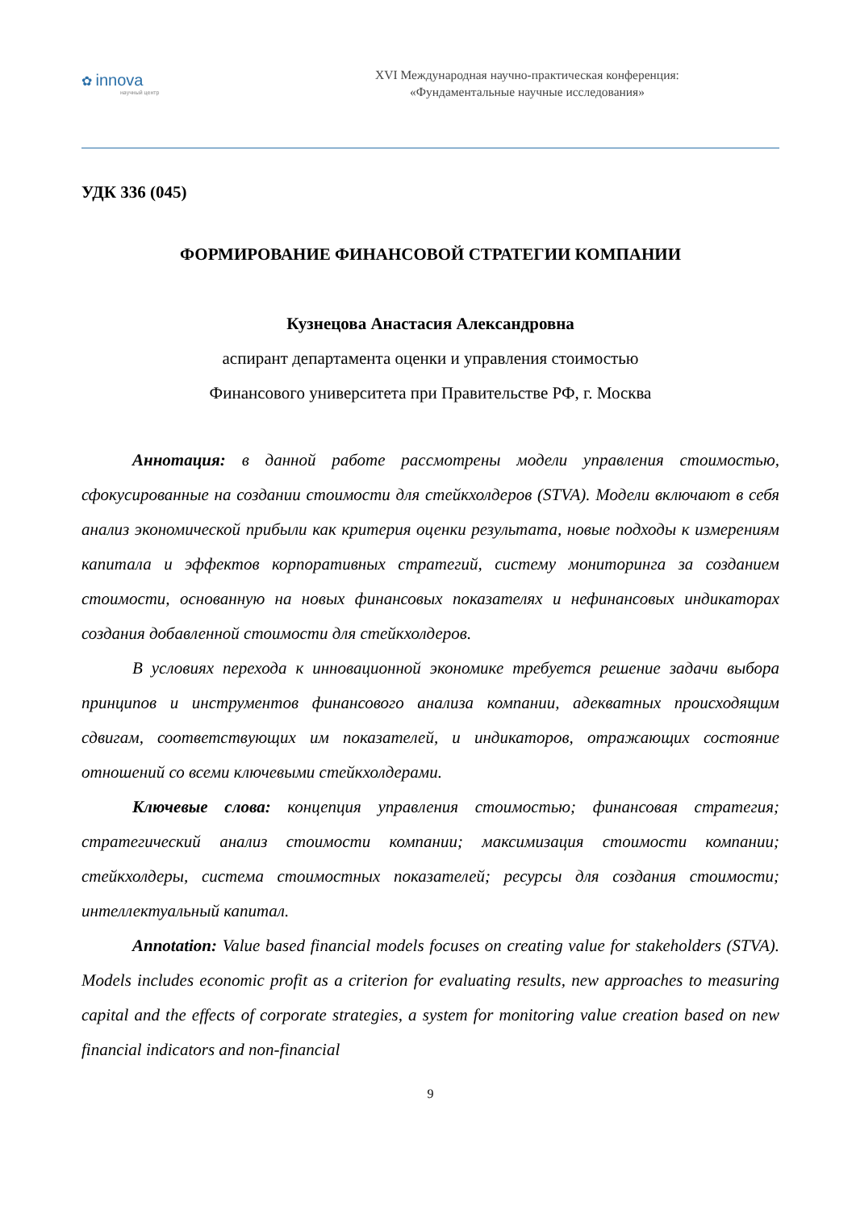✿ innova
научный центр
XVI Международная научно-практическая конференция:
«Фундаментальные научные исследования»
УДК 336 (045)
ФОРМИРОВАНИЕ ФИНАНСОВОЙ СТРАТЕГИИ КОМПАНИИ
Кузнецова Анастасия Александровна
аспирант департамента оценки и управления стоимостью
Финансового университета при Правительстве РФ, г. Москва
Аннотация: в данной работе рассмотрены модели управления стоимостью, сфокусированные на создании стоимости для стейкхолдеров (STVA). Модели включают в себя анализ экономической прибыли как критерия оценки результата, новые подходы к измерениям капитала и эффектов корпоративных стратегий, систему мониторинга за созданием стоимости, основанную на новых финансовых показателях и нефинансовых индикаторах создания добавленной стоимости для стейкхолдеров.
В условиях перехода к инновационной экономике требуется решение задачи выбора принципов и инструментов финансового анализа компании, адекватных происходящим сдвигам, соответствующих им показателей, и индикаторов, отражающих состояние отношений со всеми ключевыми стейкхолдерами.
Ключевые слова: концепция управления стоимостью; финансовая стратегия; стратегический анализ стоимости компании; максимизация стоимости компании; стейкхолдеры, система стоимостных показателей; ресурсы для создания стоимости; интеллектуальный капитал.
Annotation: Value based financial models focuses on creating value for stakeholders (STVA). Models includes economic profit as a criterion for evaluating results, new approaches to measuring capital and the effects of corporate strategies, a system for monitoring value creation based on new financial indicators and non-financial
9